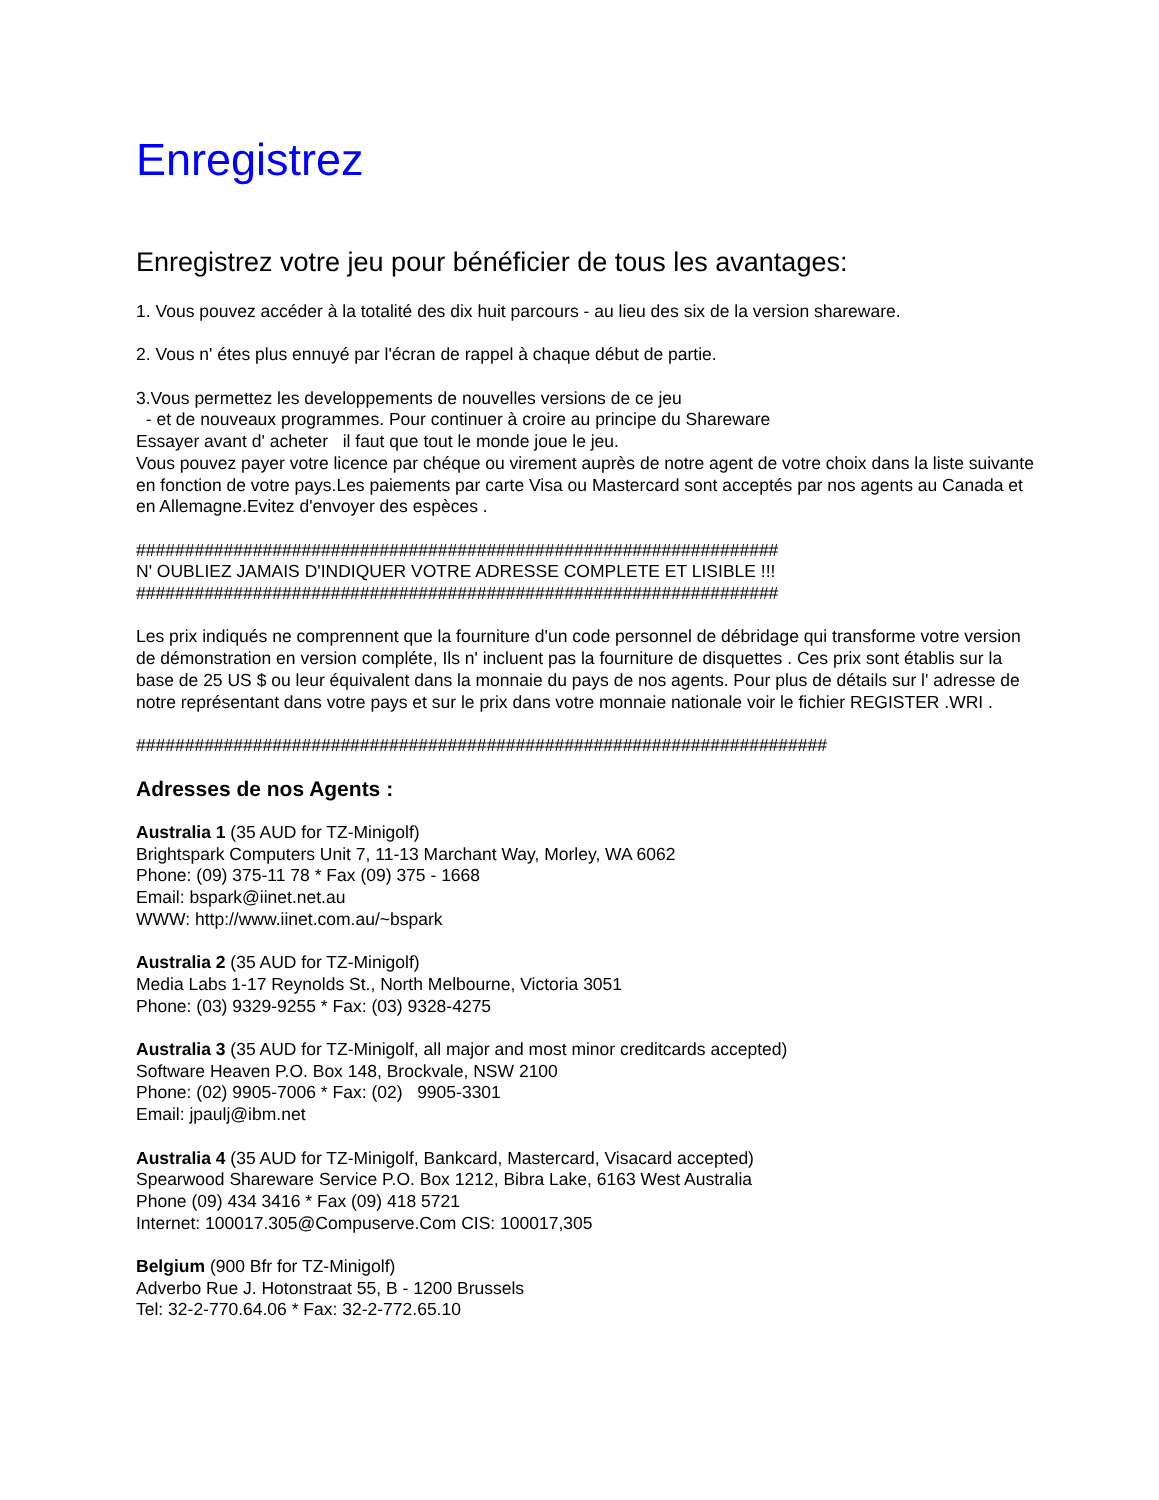Enregistrez
Enregistrez votre jeu pour bénéficier de tous les avantages:
1. Vous pouvez accéder à la totalité des dix huit parcours - au lieu des six de la version shareware.
2. Vous n' étes plus ennuyé par l'écran de rappel à chaque début de partie.
3.Vous permettez les developpements de nouvelles versions de ce jeu
- et de nouveaux programmes. Pour continuer à croire au principe du Shareware
Essayer avant d' acheter il faut que tout le monde joue le jeu.
Vous pouvez payer votre licence par chéque ou virement auprès de notre agent de votre choix dans la liste suivante en fonction de votre pays.Les paiements par carte Visa ou Mastercard sont acceptés par nos agents au Canada et en Allemagne.Evitez d'envoyer des espèces .
##################################################################
N' OUBLIEZ JAMAIS D'INDIQUER VOTRE ADRESSE COMPLETE ET LISIBLE !!!
##################################################################
Les prix indiqués ne comprennent que la fourniture d'un code personnel de débridage qui transforme votre version de démonstration en version compléte, Ils n' incluent pas la fourniture de disquettes . Ces prix sont établis sur la base de 25 US $ ou leur équivalent dans la monnaie du pays de nos agents. Pour plus de détails sur l' adresse de notre représentant dans votre pays et sur le prix dans votre monnaie nationale voir le fichier REGISTER .WRI .
#######################################################################
Adresses de nos Agents :
Australia 1 (35 AUD for TZ-Minigolf)
Brightspark Computers Unit 7, 11-13 Marchant Way, Morley, WA 6062
Phone: (09) 375-11 78 * Fax (09) 375 - 1668
Email: bspark@iinet.net.au
WWW: http://www.iinet.com.au/~bspark
Australia 2 (35 AUD for TZ-Minigolf)
Media Labs 1-17 Reynolds St., North Melbourne, Victoria 3051
Phone: (03) 9329-9255 * Fax: (03) 9328-4275
Australia 3 (35 AUD for TZ-Minigolf, all major and most minor creditcards accepted)
Software Heaven P.O. Box 148, Brockvale, NSW 2100
Phone: (02) 9905-7006 * Fax: (02) 9905-3301
Email: jpaulj@ibm.net
Australia 4 (35 AUD for TZ-Minigolf, Bankcard, Mastercard, Visacard accepted)
Spearwood Shareware Service P.O. Box 1212, Bibra Lake, 6163 West Australia
Phone (09) 434 3416 * Fax (09) 418 5721
Internet: 100017.305@Compuserve.Com CIS: 100017,305
Belgium (900 Bfr for TZ-Minigolf)
Adverbo Rue J. Hotonstraat 55, B - 1200 Brussels
Tel: 32-2-770.64.06 * Fax: 32-2-772.65.10